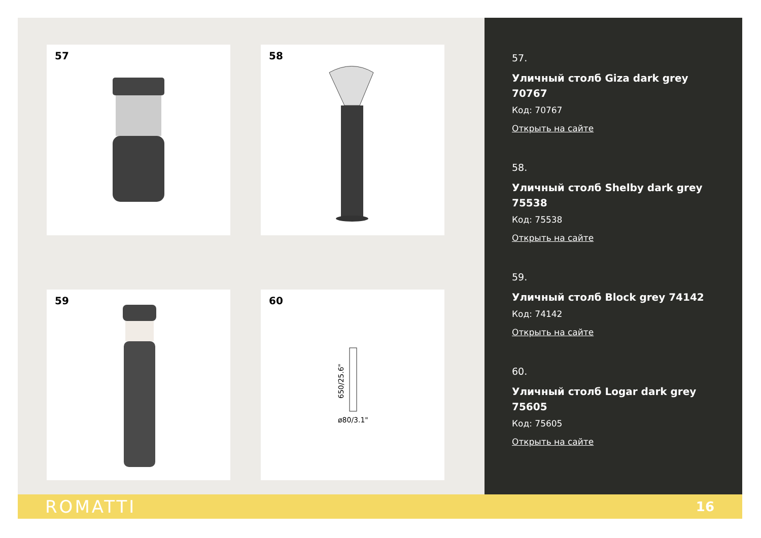57
58
59
60
650/25.6"
ø80/3.1"
57.
Уличный столб Giza dark grey 70767
Код: 70767
Открыть на сайте
58.
Уличный столб Shelby dark grey 75538
Код: 75538
Открыть на сайте
59.
Уличный столб Block grey 74142
Код: 74142
Открыть на сайте
60.
Уличный столб Logar dark grey 75605
Код: 75605
Открыть на сайте
ROMATTI 16